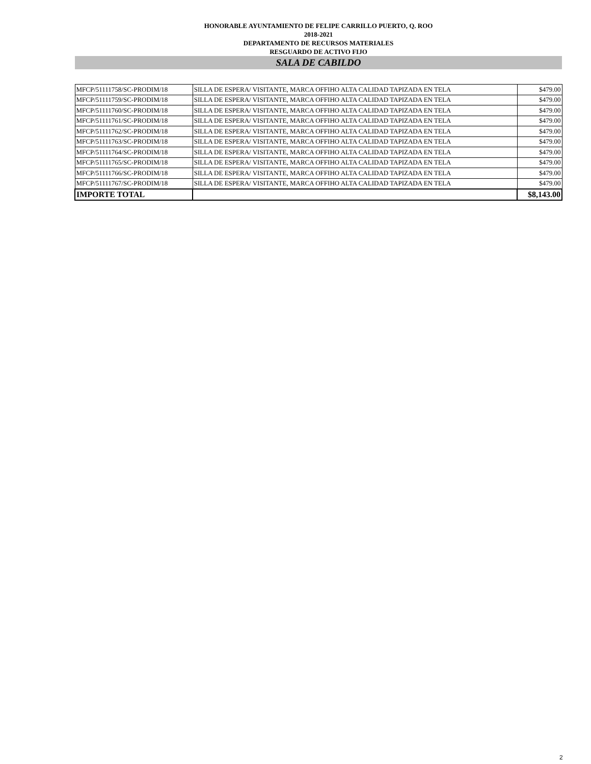HONORABLE AYUNTAMIENTO DE FELIPE CARRILLO PUERTO, Q. ROO
2018-2021
DEPARTAMENTO DE RECURSOS MATERIALES
RESGUARDO DE ACTIVO FIJO
SALA DE CABILDO
| MFCP/51111758/SC-PRODIM/18 | SILLA DE ESPERA/ VISITANTE, MARCA OFFIHO ALTA CALIDAD TAPIZADA EN TELA | $479.00 |
| MFCP/51111759/SC-PRODIM/18 | SILLA DE ESPERA/ VISITANTE, MARCA OFFIHO ALTA CALIDAD TAPIZADA EN TELA | $479.00 |
| MFCP/51111760/SC-PRODIM/18 | SILLA DE ESPERA/ VISITANTE, MARCA OFFIHO ALTA CALIDAD TAPIZADA EN TELA | $479.00 |
| MFCP/51111761/SC-PRODIM/18 | SILLA DE ESPERA/ VISITANTE, MARCA OFFIHO ALTA CALIDAD TAPIZADA EN TELA | $479.00 |
| MFCP/51111762/SC-PRODIM/18 | SILLA DE ESPERA/ VISITANTE, MARCA OFFIHO ALTA CALIDAD TAPIZADA EN TELA | $479.00 |
| MFCP/51111763/SC-PRODIM/18 | SILLA DE ESPERA/ VISITANTE, MARCA OFFIHO ALTA CALIDAD TAPIZADA EN TELA | $479.00 |
| MFCP/51111764/SC-PRODIM/18 | SILLA DE ESPERA/ VISITANTE, MARCA OFFIHO ALTA CALIDAD TAPIZADA EN TELA | $479.00 |
| MFCP/51111765/SC-PRODIM/18 | SILLA DE ESPERA/ VISITANTE, MARCA OFFIHO ALTA CALIDAD TAPIZADA EN TELA | $479.00 |
| MFCP/51111766/SC-PRODIM/18 | SILLA DE ESPERA/ VISITANTE, MARCA OFFIHO ALTA CALIDAD TAPIZADA EN TELA | $479.00 |
| MFCP/51111767/SC-PRODIM/18 | SILLA DE ESPERA/ VISITANTE, MARCA OFFIHO ALTA CALIDAD TAPIZADA EN TELA | $479.00 |
| IMPORTE TOTAL | | $8,143.00 |
2